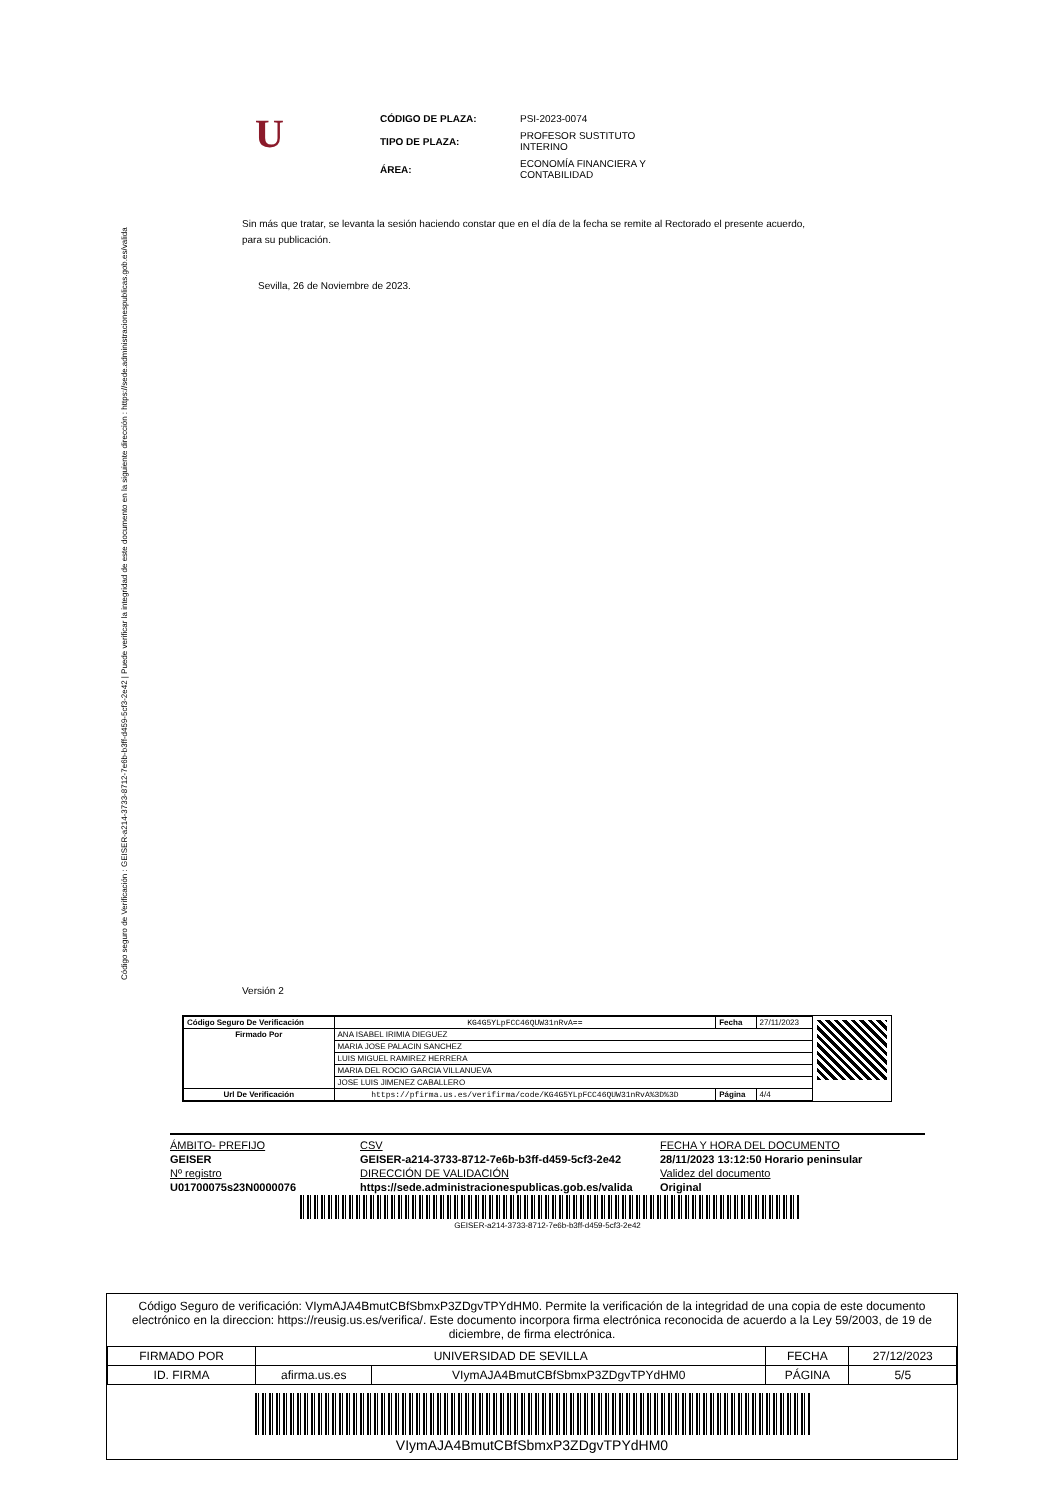Código seguro de Verificación : GEISER-a214-3733-8712-7e6b-b3ff-d459-5cf3-2e42 | Puede verificar la integridad de este documento en la siguiente dirección : https://sede.administracionespublicas.gob.es/valida
U
| CÓDIGO DE PLAZA: | PSI-2023-0074 |
| TIPO DE PLAZA: | PROFESOR SUSTITUTO INTERINO |
| ÁREA: | ECONOMÍA FINANCIERA Y CONTABILIDAD |
Sin más que tratar, se levanta la sesión haciendo constar que en el día de la fecha se remite al Rectorado el presente acuerdo, para su publicación.
Sevilla, 26 de Noviembre de 2023.
Versión 2
| Código Seguro De Verificación | KG4G5YLpFCC46QUW31nRvA== | Fecha | 27/11/2023 |
| Firmado Por | ANA ISABEL IRIMIA DIEGUEZ | | |
| | MARIA JOSE PALACIN SANCHEZ | | |
| | LUIS MIGUEL RAMIREZ HERRERA | | |
| | MARIA DEL ROCIO GARCIA VILLANUEVA | | |
| | JOSE LUIS JIMENEZ CABALLERO | | |
| Url De Verificación | https://pfirma.us.es/verifirma/code/KG4G5YLpFCC46QUW31nRvA%3D%3D | Página | 4/4 |
ÁMBITO- PREFIJO
CSV
FECHA Y HORA DEL DOCUMENTO
GEISER
GEISER-a214-3733-8712-7e6b-b3ff-d459-5cf3-2e42
28/11/2023 13:12:50 Horario peninsular
Nº registro
DIRECCIÓN DE VALIDACIÓN
Validez del documento
U01700075s23N0000076
https://sede.administracionespublicas.gob.es/valida
Original
GEISER-a214-3733-8712-7e6b-b3ff-d459-5cf3-2e42
Código Seguro de verificación: VIymAJA4BmutCBfSbmxP3ZDgvTPYdHM0. Permite la verificación de la integridad de una copia de este documento electrónico en la direccion: https://reusig.us.es/verifica/. Este documento incorpora firma electrónica reconocida de acuerdo a la Ley 59/2003, de 19 de diciembre, de firma electrónica.
| FIRMADO POR | UNIVERSIDAD DE SEVILLA | | FECHA | 27/12/2023 |
| ID. FIRMA | afirma.us.es | VIymAJA4BmutCBfSbmxP3ZDgvTPYdHM0 | PÁGINA | 5/5 |
VIymAJA4BmutCBfSbmxP3ZDgvTPYdHM0